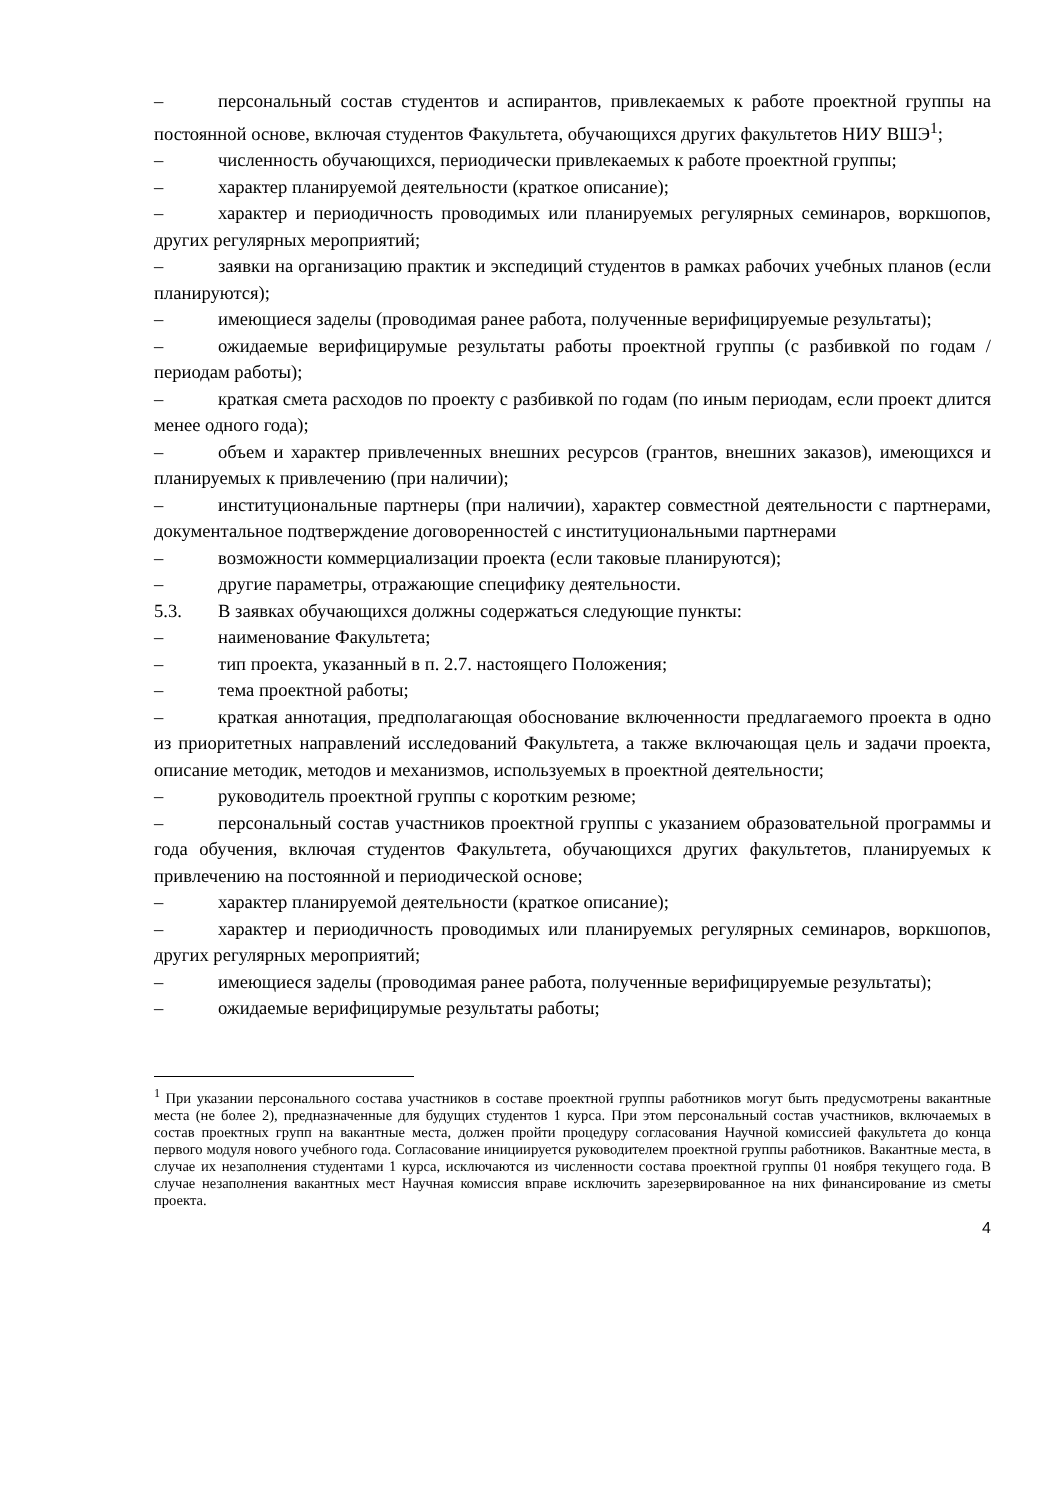– персональный состав студентов и аспирантов, привлекаемых к работе проектной группы на постоянной основе, включая студентов Факультета, обучающихся других факультетов НИУ ВШЭ<sup>1</sup>;
– численность обучающихся, периодически привлекаемых к работе проектной группы;
– характер планируемой деятельности (краткое описание);
– характер и периодичность проводимых или планируемых регулярных семинаров, воркшопов, других регулярных мероприятий;
– заявки на организацию практик и экспедиций студентов в рамках рабочих учебных планов (если планируются);
– имеющиеся заделы (проводимая ранее работа, полученные верифицируемые результаты);
– ожидаемые верифицирумые результаты работы проектной группы (с разбивкой по годам / периодам работы);
– краткая смета расходов по проекту с разбивкой по годам (по иным периодам, если проект длится менее одного года);
– объем и характер привлеченных внешних ресурсов (грантов, внешних заказов), имеющихся и планируемых к привлечению (при наличии);
– институциональные партнеры (при наличии), характер совместной деятельности с партнерами, документальное подтверждение договоренностей с институциональными партнерами
– возможности коммерциализации проекта (если таковые планируются);
– другие параметры, отражающие специфику деятельности.
5.3. В заявках обучающихся должны содержаться следующие пункты:
– наименование Факультета;
– тип проекта, указанный в п. 2.7. настоящего Положения;
– тема проектной работы;
– краткая аннотация, предполагающая обоснование включенности предлагаемого проекта в одно из приоритетных направлений исследований Факультета, а также включающая цель и задачи проекта, описание методик, методов и механизмов, используемых в проектной деятельности;
– руководитель проектной группы с коротким резюме;
– персональный состав участников проектной группы с указанием образовательной программы и года обучения, включая студентов Факультета, обучающихся других факультетов, планируемых к привлечению на постоянной и периодической основе;
– характер планируемой деятельности (краткое описание);
– характер и периодичность проводимых или планируемых регулярных семинаров, воркшопов, других регулярных мероприятий;
– имеющиеся заделы (проводимая ранее работа, полученные верифицируемые результаты);
– ожидаемые верифицирумые результаты работы;
<sup>1</sup> При указании персонального состава участников в составе проектной группы работников могут быть предусмотрены вакантные места (не более 2), предназначенные для будущих студентов 1 курса. При этом персональный состав участников, включаемых в состав проектных групп на вакантные места, должен пройти процедуру согласования Научной комиссией факультета до конца первого модуля нового учебного года. Согласование инициируется руководителем проектной группы работников. Вакантные места, в случае их незаполнения студентами 1 курса, исключаются из численности состава проектной группы 01 ноября текущего года. В случае незаполнения вакантных мест Научная комиссия вправе исключить зарезервированное на них финансирование из сметы проекта.
4